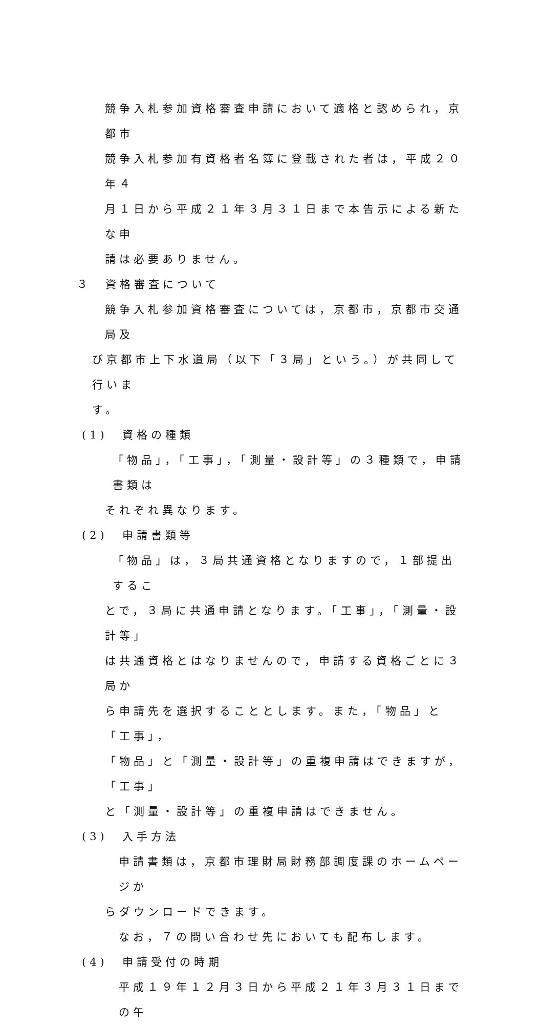競争入札参加資格審査申請において適格と認められ，京都市
競争入札参加有資格者名簿に登載された者は，平成２０年４
月１日から平成２１年３月３１日まで本告示による新たな申
請は必要ありません。
３　資格審査について
競争入札参加資格審査については，京都市，京都市交通局及
び京都市上下水道局（以下「３局」という。）が共同して行いま
す。
(1)　資格の種類
「物品」，「工事」，「測量・設計等」の３種類で，申請書類は
それぞれ異なります。
(2)　申請書類等
「物品」は，３局共通資格となりますので，１部提出するこ
とで，３局に共通申請となります。「工事」，「測量・設計等」
は共通資格とはなりませんので，申請する資格ごとに３局か
ら申請先を選択することとします。また，「物品」と「工事」，
「物品」と「測量・設計等」の重複申請はできますが，「工事」
と「測量・設計等」の重複申請はできません。
(3)　入手方法
申請書類は，京都市理財局財務部調度課のホームページか
らダウンロードできます。
なお，７の問い合わせ先においても配布します。
(4)　申請受付の時期
平成１９年１２月３日から平成２１年３月３１日までの午